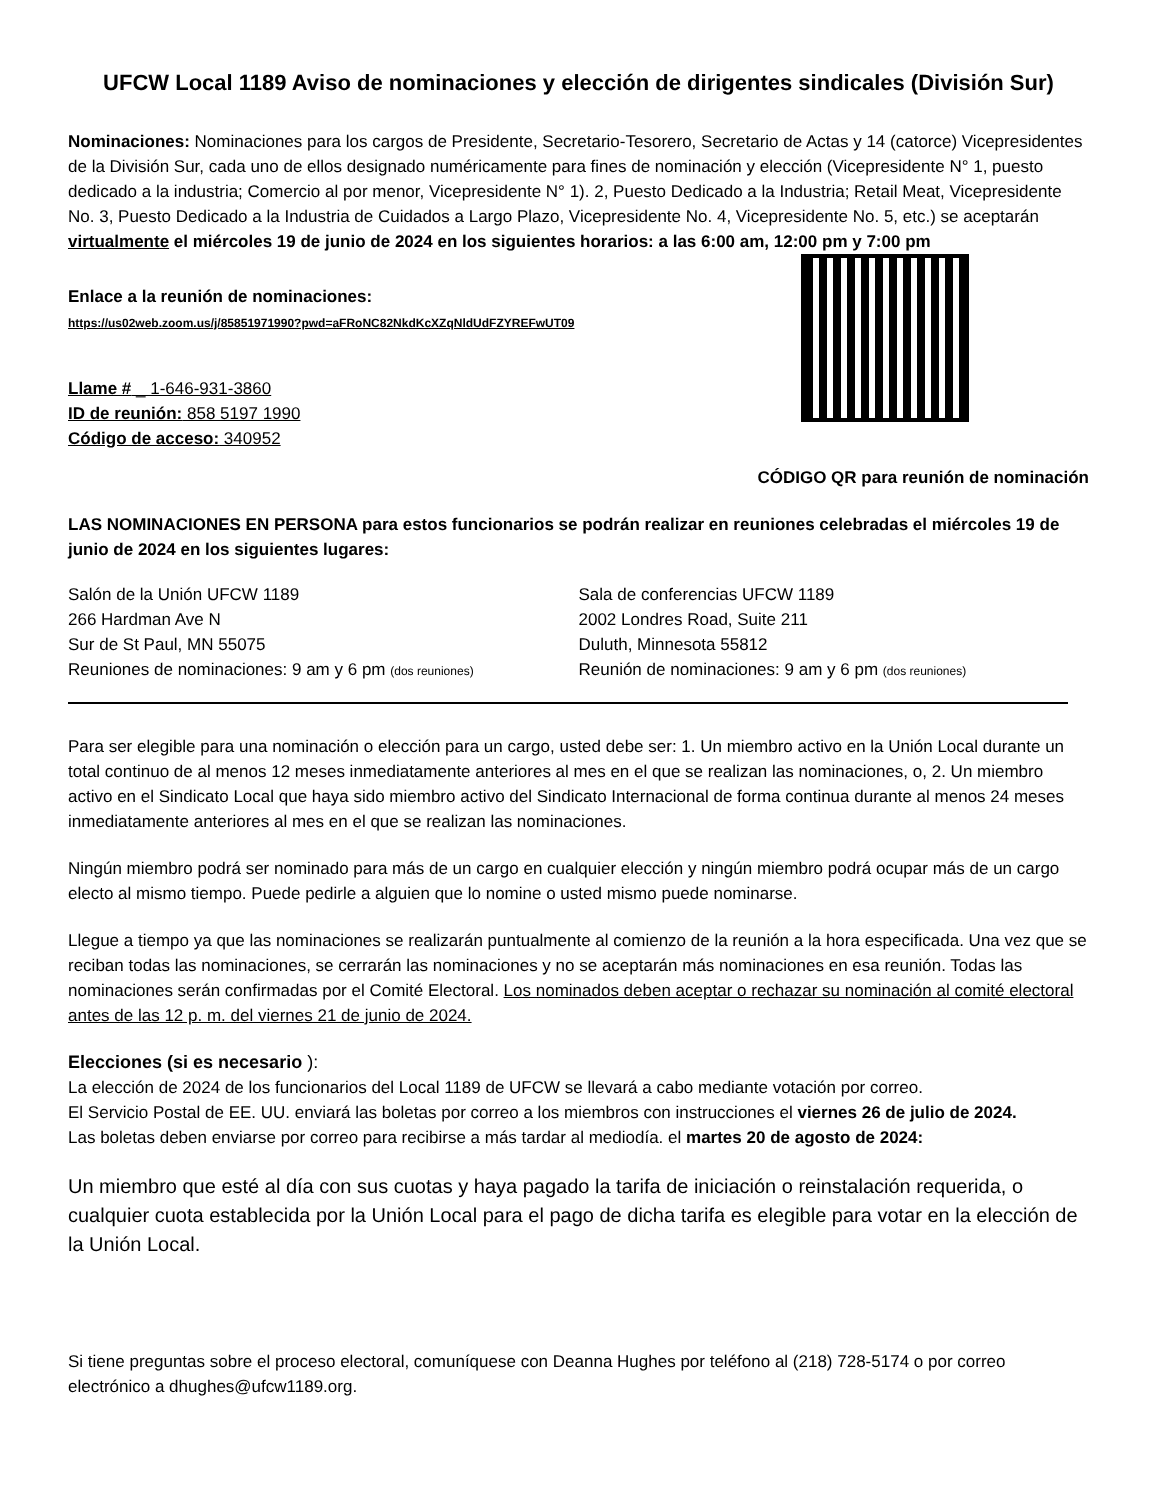UFCW Local 1189 Aviso de nominaciones y elección de dirigentes sindicales (División Sur)
Nominaciones: Nominaciones para los cargos de Presidente, Secretario-Tesorero, Secretario de Actas y 14 (catorce) Vicepresidentes de la División Sur, cada uno de ellos designado numéricamente para fines de nominación y elección (Vicepresidente N° 1, puesto dedicado a la industria; Comercio al por menor, Vicepresidente N° 1). 2, Puesto Dedicado a la Industria; Retail Meat, Vicepresidente No. 3, Puesto Dedicado a la Industria de Cuidados a Largo Plazo, Vicepresidente No. 4, Vicepresidente No. 5, etc.) se aceptarán virtualmente el miércoles 19 de junio de 2024 en los siguientes horarios: a las 6:00 am, 12:00 pm y 7:00 pm
Enlace a la reunión de nominaciones:
https://us02web.zoom.us/j/85851971990?pwd=aFRoNC82NkdKcXZqNldUdFZYREFwUT09
Llame # _ 1-646-931-3860
ID de reunión: 858 5197 1990
Código de acceso: 340952
CÓDIGO QR para reunión de nominación
LAS NOMINACIONES EN PERSONA para estos funcionarios se podrán realizar en reuniones celebradas el miércoles 19 de junio de 2024 en los siguientes lugares:
Salón de la Unión UFCW 1189
266 Hardman Ave N
Sur de St Paul, MN 55075
Reuniones de nominaciones: 9 am y 6 pm (dos reuniones)
Sala de conferencias UFCW 1189
2002 Londres Road, Suite 211
Duluth, Minnesota 55812
Reunión de nominaciones: 9 am y 6 pm (dos reuniones)
Para ser elegible para una nominación o elección para un cargo, usted debe ser: 1. Un miembro activo en la Unión Local durante un total continuo de al menos 12 meses inmediatamente anteriores al mes en el que se realizan las nominaciones, o, 2. Un miembro activo en el Sindicato Local que haya sido miembro activo del Sindicato Internacional de forma continua durante al menos 24 meses inmediatamente anteriores al mes en el que se realizan las nominaciones.
Ningún miembro podrá ser nominado para más de un cargo en cualquier elección y ningún miembro podrá ocupar más de un cargo electo al mismo tiempo. Puede pedirle a alguien que lo nomine o usted mismo puede nominarse.
Llegue a tiempo ya que las nominaciones se realizarán puntualmente al comienzo de la reunión a la hora especificada. Una vez que se reciban todas las nominaciones, se cerrarán las nominaciones y no se aceptarán más nominaciones en esa reunión. Todas las nominaciones serán confirmadas por el Comité Electoral. Los nominados deben aceptar o rechazar su nominación al comité electoral antes de las 12 p. m. del viernes 21 de junio de 2024.
Elecciones (si es necesario ):
La elección de 2024 de los funcionarios del Local 1189 de UFCW se llevará a cabo mediante votación por correo.
El Servicio Postal de EE. UU. enviará las boletas por correo a los miembros con instrucciones el viernes 26 de julio de 2024.
Las boletas deben enviarse por correo para recibirse a más tardar al mediodía. el martes 20 de agosto de 2024:
Un miembro que esté al día con sus cuotas y haya pagado la tarifa de iniciación o reinstalación requerida, o cualquier cuota establecida por la Unión Local para el pago de dicha tarifa es elegible para votar en la elección de la Unión Local.
Si tiene preguntas sobre el proceso electoral, comuníquese con Deanna Hughes por teléfono al (218) 728-5174 o por correo electrónico a dhughes@ufcw1189.org.